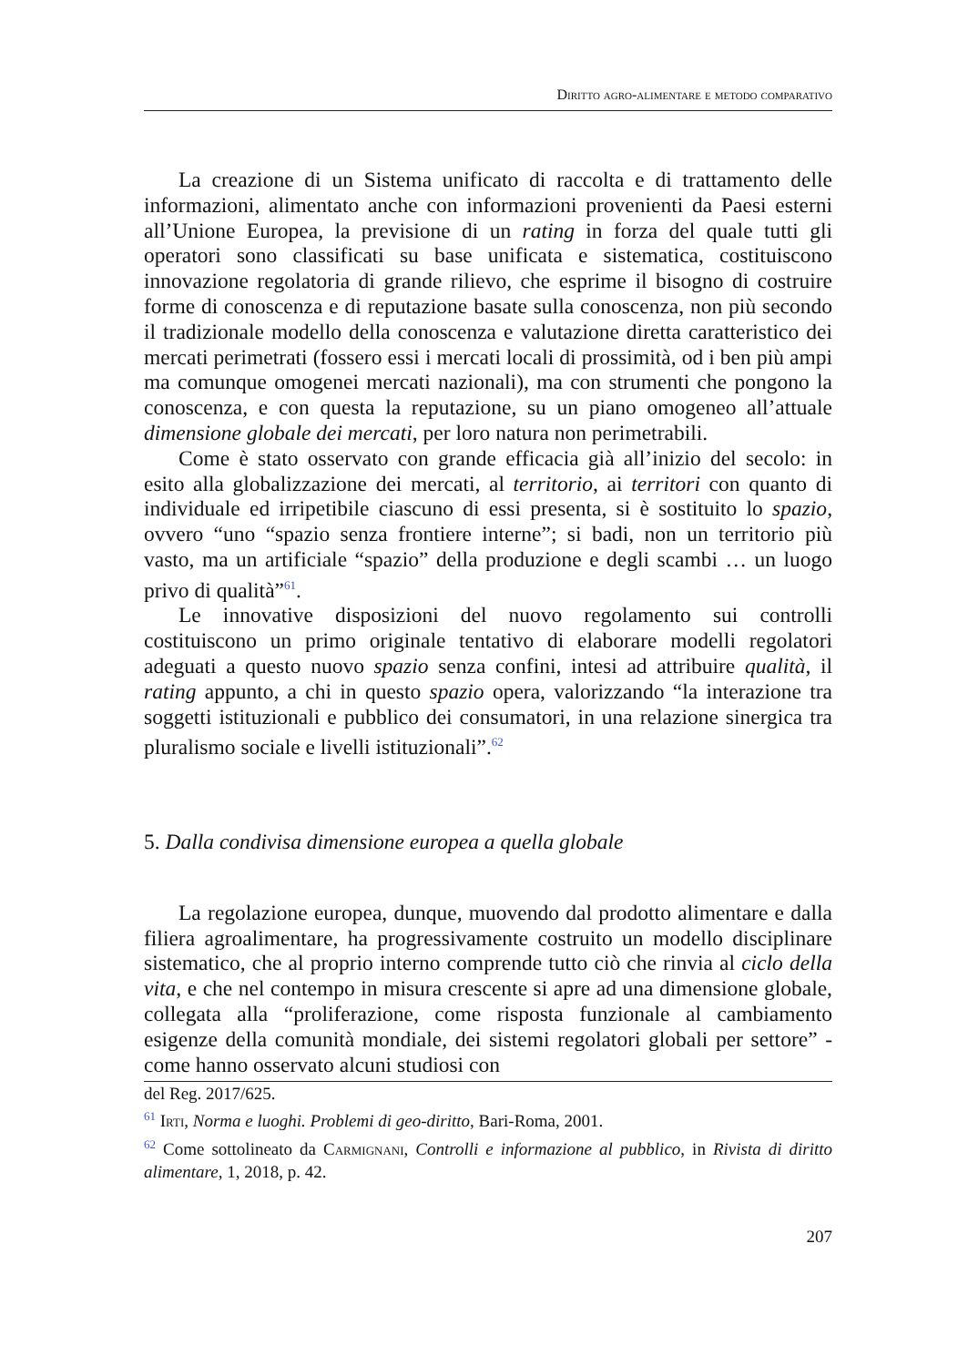Diritto agro-alimentare e metodo comparativo
La creazione di un Sistema unificato di raccolta e di trattamento delle informazioni, alimentato anche con informazioni provenienti da Paesi esterni all’Unione Europea, la previsione di un rating in forza del quale tutti gli operatori sono classificati su base unificata e sistematica, costituiscono innovazione regolatoria di grande rilievo, che esprime il bisogno di costruire forme di conoscenza e di reputazione basate sulla conoscenza, non più secondo il tradizionale modello della conoscenza e valutazione diretta caratteristico dei mercati perimetrati (fossero essi i mercati locali di prossimità, od i ben più ampi ma comunque omogenei mercati nazionali), ma con strumenti che pongono la conoscenza, e con questa la reputazione, su un piano omogeneo all’attuale dimensione globale dei mercati, per loro natura non perimetrabili.
Come è stato osservato con grande efficacia già all’inizio del secolo: in esito alla globalizzazione dei mercati, al territorio, ai territori con quanto di individuale ed irripetibile ciascuno di essi presenta, si è sostituito lo spazio, ovvero “uno “spazio senza frontiere interne”; si badi, non un territorio più vasto, ma un artificiale “spazio” della produzione e degli scambi … un luogo privo di qualità”<sup>61</sup>.
Le innovative disposizioni del nuovo regolamento sui controlli costituiscono un primo originale tentativo di elaborare modelli regolatori adeguati a questo nuovo spazio senza confini, intesi ad attribuire qualità, il rating appunto, a chi in questo spazio opera, valorizzando “la interazione tra soggetti istituzionali e pubblico dei consumatori, in una relazione sinergica tra pluralismo sociale e livelli istituzionali”.<sup>62</sup>
5. Dalla condivisa dimensione europea a quella globale
La regolazione europea, dunque, muovendo dal prodotto alimentare e dalla filiera agroalimentare, ha progressivamente costruito un modello disciplinare sistematico, che al proprio interno comprende tutto ciò che rinvia al ciclo della vita, e che nel contempo in misura crescente si apre ad una dimensione globale, collegata alla “proliferazione, come risposta funzionale al cambiamento esigenze della comunità mondiale, dei sistemi regolatori globali per settore” - come hanno osservato alcuni studiosi con
del Reg. 2017/625.
<sup>61</sup> Irti, Norma e luoghi. Problemi di geo-diritto, Bari-Roma, 2001.
<sup>62</sup> Come sottolineato da Carmignani, Controlli e informazione al pubblico, in Rivista di diritto alimentare, 1, 2018, p. 42.
207